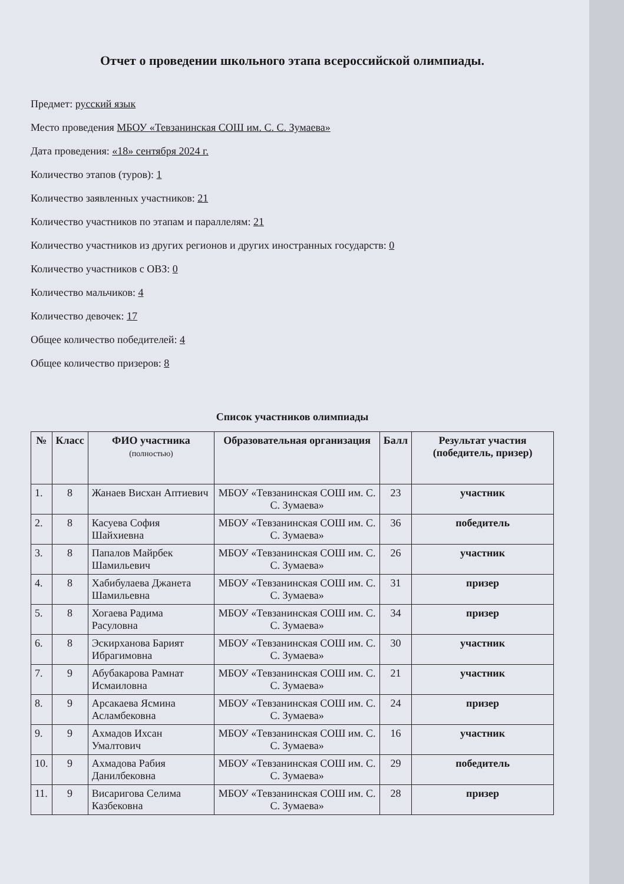Отчет о проведении школьного этапа всероссийской олимпиады.
Предмет: русский язык
Место проведения МБОУ «Тевзанинская СОШ им. С. С. Зумаева»
Дата проведения: «18» сентября 2024 г.
Количество этапов (туров): 1
Количество заявленных участников: 21
Количество участников по этапам и параллелям: 21
Количество участников из других регионов и других иностранных государств: 0
Количество участников с ОВЗ: 0
Количество мальчиков: 4
Количество девочек: 17
Общее количество победителей: 4
Общее количество призеров: 8
Список участников олимпиады
| № | Класс | ФИО участника (полностью) | Образовательная организация | Балл | Результат участия (победитель, призер) |
| --- | --- | --- | --- | --- | --- |
| 1. | 8 | Жанаев Висхан Аптиевич | МБОУ «Тевзанинская СОШ им. С. С. Зумаева» | 23 | участник |
| 2. | 8 | Касуева София Шайхиевна | МБОУ «Тевзанинская СОШ им. С. С. Зумаева» | 36 | победитель |
| 3. | 8 | Папалов Майрбек Шамильевич | МБОУ «Тевзанинская СОШ им. С. С. Зумаева» | 26 | участник |
| 4. | 8 | Хабибулаева Джанета Шамильевна | МБОУ «Тевзанинская СОШ им. С. С. Зумаева» | 31 | призер |
| 5. | 8 | Хогаева Радима Расуловна | МБОУ «Тевзанинская СОШ им. С. С. Зумаева» | 34 | призер |
| 6. | 8 | Эскирханова Барият Ибрагимовна | МБОУ «Тевзанинская СОШ им. С. С. Зумаева» | 30 | участник |
| 7. | 9 | Абубакарова Рамнат Исмаиловна | МБОУ «Тевзанинская СОШ им. С. С. Зумаева» | 21 | участник |
| 8. | 9 | Арсакаева Ясмина Асламбековна | МБОУ «Тевзанинская СОШ им. С. С. Зумаева» | 24 | призер |
| 9. | 9 | Ахмадов Ихсан Умалтович | МБОУ «Тевзанинская СОШ им. С. С. Зумаева» | 16 | участник |
| 10. | 9 | Ахмадова Рабия Данилбековна | МБОУ «Тевзанинская СОШ им. С. С. Зумаева» | 29 | победитель |
| 11. | 9 | Висаригова Селима Казбековна | МБОУ «Тевзанинская СОШ им. С. С. Зумаева» | 28 | призер |